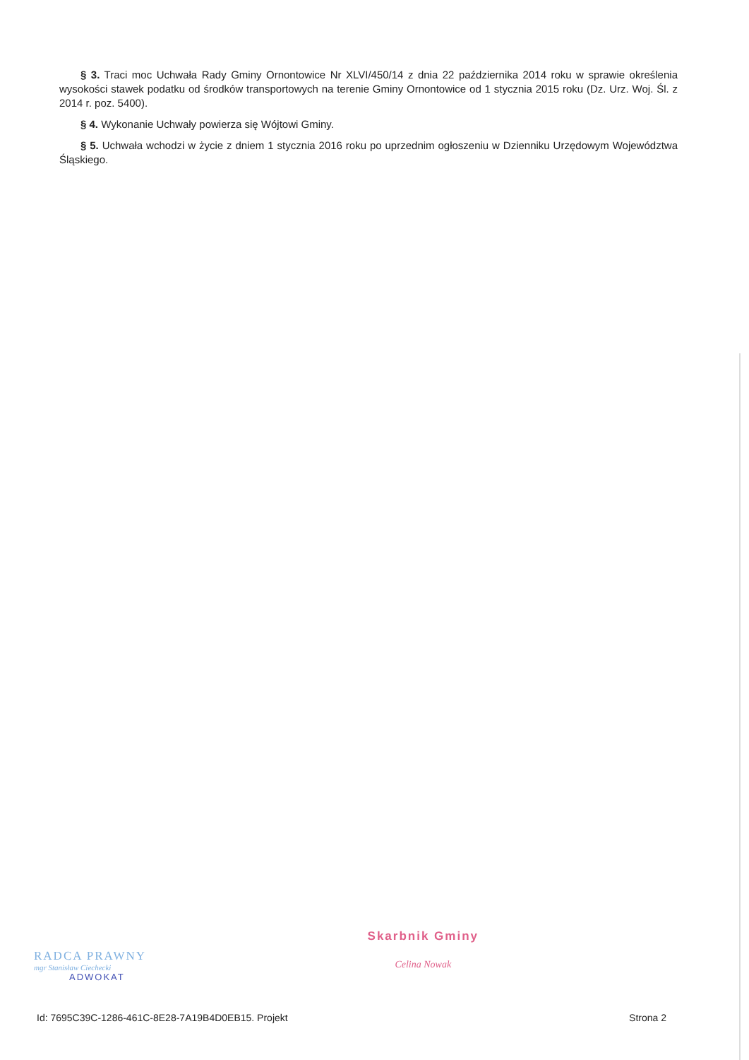§ 3. Traci moc Uchwała Rady Gminy Ornontowice Nr XLVI/450/14 z dnia 22 października 2014 roku w sprawie określenia wysokości stawek podatku od środków transportowych na terenie Gminy Ornontowice od 1 stycznia 2015 roku (Dz. Urz. Woj. Śl. z 2014 r. poz. 5400).
§ 4. Wykonanie Uchwały powierza się Wójtowi Gminy.
§ 5. Uchwała wchodzi w życie z dniem 1 stycznia 2016 roku po uprzednim ogłoszeniu w Dzienniku Urzędowym Województwa Śląskiego.
RADCA PRAWNY
mgr Stanisław Ciechecki
ADWOKAT
Skarbnik Gminy
Celina Nowak
Id: 7695C39C-1286-461C-8E28-7A19B4D0EB15. Projekt Strona 2